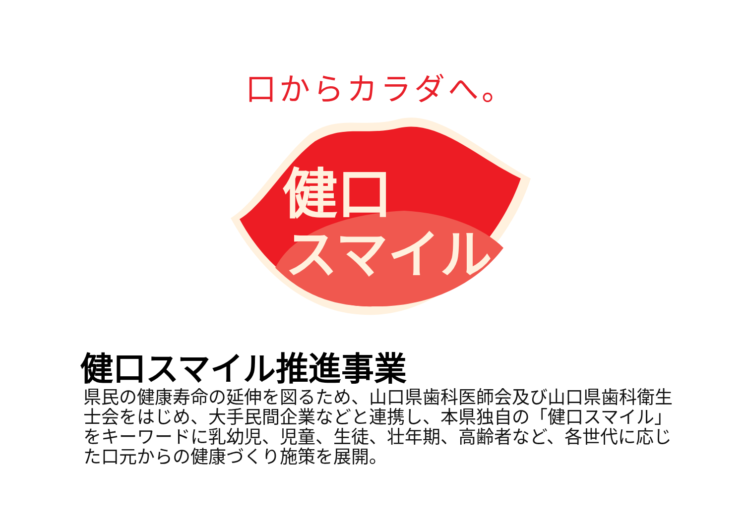口からカラダへ。
健口
スマイル
健口スマイル推進事業
県民の健康寿命の延伸を図るため、山口県歯科医師会及び山口県歯科衛生士会をはじめ、大手民間企業などと連携し、本県独自の「健口スマイル」をキーワードに乳幼児、児童、生徒、壮年期、高齢者など、各世代に応じた口元からの健康づくり施策を展開。